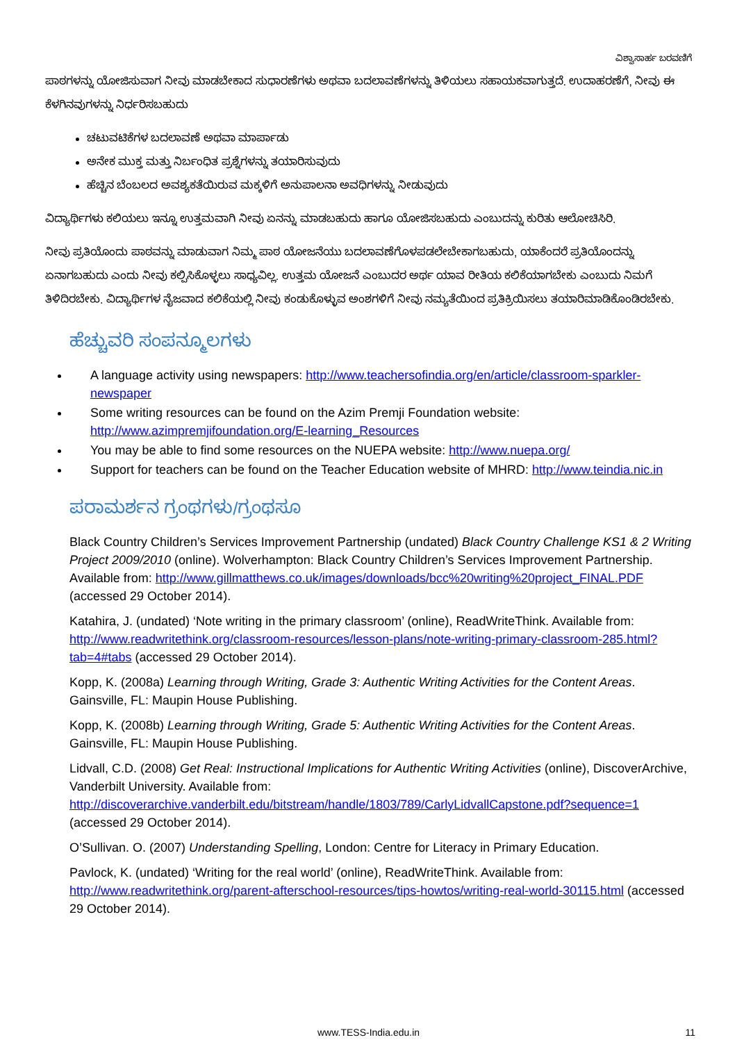ವಿಶ್ವಾಸಾರ್ಹ ಬರವಣಿಗೆ
ಪಾಠಗಳನ್ನು ಯೋಜಿಸುವಾಗ ನೀವು ಮಾಡಬೇಕಾದ ಸುಧಾರಣೆಗಳು ಅಥವಾ ಬದಲಾವಣೆಗಳನ್ನು ತಿಳಿಯಲು ಸಹಾಯಕವಾಗುತ್ತದೆ. ಉದಾಹರಣೆಗೆ, ನೀವು ಈ ಕೆಳಗಿನವುಗಳನ್ನು ನಿರ್ಧರಿಸಬಹುದು
ಚಟುವಟಿಕೆಗಳ ಬದಲಾವಣೆ ಅಥವಾ ಮಾರ್ಪಾಡು
ಅನೇಕ ಮುಕ್ತ ಮತ್ತು ನಿರ್ಬಂಧಿತ ಪ್ರಶ್ನೆಗಳನ್ನು ತಯಾರಿಸುವುದು
ಹೆಚ್ಚಿನ ಬೆಂಬಲದ ಅವಶ್ಯಕತೆಯಿರುವ ಮಕ್ಕಳಿಗೆ ಅನುಪಾಲನಾ ಅವಧಿಗಳನ್ನು ನೀಡುವುದು
ವಿದ್ಯಾರ್ಥಿಗಳು ಕಲಿಯಲು ಇನ್ನೂ ಉತ್ತಮವಾಗಿ ನೀವು ಏನನ್ನು ಮಾಡಬಹುದು ಹಾಗೂ ಯೋಜಿಸಬಹುದು ಎಂಬುದನ್ನು ಕುರಿತು ಆಲೋಚಿಸಿರಿ.
ನೀವು ಪ್ರತಿಯೊಂದು ಪಾಠವನ್ನು ಮಾಡುವಾಗ ನಿಮ್ಮ ಪಾಠ ಯೋಜನೆಯು ಬದಲಾವಣೆಗೊಳಪಡಲೇಬೇಕಾಗಬಹುದು, ಯಾಕೆಂದರೆ ಪ್ರತಿಯೊಂದನ್ನು ಏನಾಗಬಹುದು ಎಂದು ನೀವು ಕಲ್ಪಿಸಿಕೊಳ್ಳಲು ಸಾಧ್ಯವಿಲ್ಲ. ಉತ್ತಮ ಯೋಜನೆ ಎಂಬುದರ ಅರ್ಥ ಯಾವ ರೀತಿಯ ಕಲಿಕೆಯಾಗಬೇಕು ಎಂಬುದು ನಿಮಗೆ ತಿಳಿದಿರಬೇಕು. ವಿದ್ಯಾರ್ಥಿಗಳ ನೈಜವಾದ ಕಲಿಕೆಯಲ್ಲಿ ನೀವು ಕಂಡುಕೊಳ್ಳುವ ಅಂಶಗಳಿಗೆ ನೀವು ನಮ್ಯತೆಯಿಂದ ಪ್ರತಿಕ್ರಿಯಿಸಲು ತಯಾರಿಮಾಡಿಕೊಂಡಿರಬೇಕು.
ಹೆಚ್ಚುವರಿ ಸಂಪನ್ಮೂಲಗಳು
A language activity using newspapers: http://www.teachersofindia.org/en/article/classroom-sparkler-newspaper
Some writing resources can be found on the Azim Premji Foundation website: http://www.azimpremjifoundation.org/E-learning_Resources
You may be able to find some resources on the NUEPA website: http://www.nuepa.org/
Support for teachers can be found on the Teacher Education website of MHRD: http://www.teindia.nic.in
ಪರಾಮರ್ಶನ ಗ್ರಂಥಗಳು/ಗ್ರಂಥಸೂ
Black Country Children’s Services Improvement Partnership (undated) Black Country Challenge KS1 & 2 Writing Project 2009/2010 (online). Wolverhampton: Black Country Children’s Services Improvement Partnership. Available from: http://www.gillmatthews.co.uk/images/downloads/bcc%20writing%20project_FINAL.PDF (accessed 29 October 2014).
Katahira, J. (undated) ‘Note writing in the primary classroom’ (online), ReadWriteThink. Available from: http://www.readwritethink.org/classroom-resources/lesson-plans/note-writing-primary-classroom-285.html?tab=4#tabs (accessed 29 October 2014).
Kopp, K. (2008a) Learning through Writing, Grade 3: Authentic Writing Activities for the Content Areas. Gainsville, FL: Maupin House Publishing.
Kopp, K. (2008b) Learning through Writing, Grade 5: Authentic Writing Activities for the Content Areas. Gainsville, FL: Maupin House Publishing.
Lidvall, C.D. (2008) Get Real: Instructional Implications for Authentic Writing Activities (online), DiscoverArchive, Vanderbilt University. Available from: http://discoverarchive.vanderbilt.edu/bitstream/handle/1803/789/CarlyLidvallCapstone.pdf?sequence=1 (accessed 29 October 2014).
O’Sullivan. O. (2007) Understanding Spelling, London: Centre for Literacy in Primary Education.
Pavlock, K. (undated) ‘Writing for the real world’ (online), ReadWriteThink. Available from: http://www.readwritethink.org/parent-afterschool-resources/tips-howtos/writing-real-world-30115.html (accessed 29 October 2014).
www.TESS-India.edu.in
11